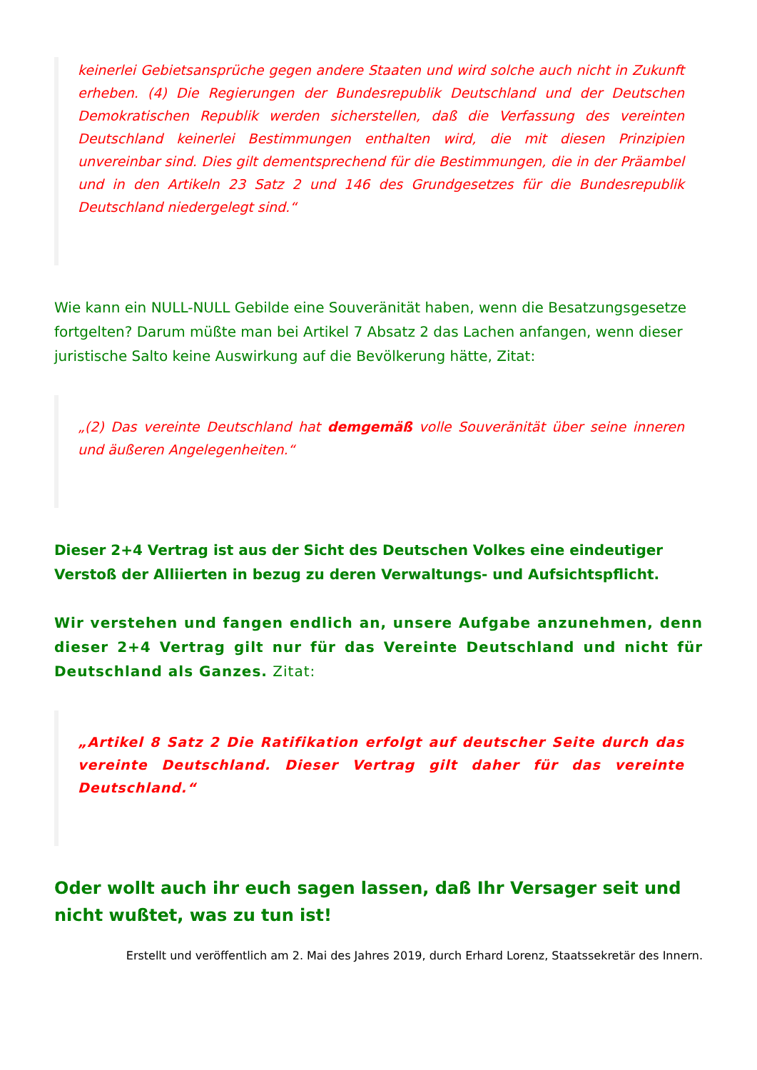keinerlei Gebietsansprüche gegen andere Staaten und wird solche auch nicht in Zukunft erheben. (4) Die Regierungen der Bundesrepublik Deutschland und der Deutschen Demokratischen Republik werden sicherstellen, daß die Verfassung des vereinten Deutschland keinerlei Bestimmungen enthalten wird, die mit diesen Prinzipien unvereinbar sind. Dies gilt dementsprechend für die Bestimmungen, die in der Präambel und in den Artikeln 23 Satz 2 und 146 des Grundgesetzes für die Bundesrepublik Deutschland niedergelegt sind.“
Wie kann ein NULL-NULL Gebilde eine Souveränität haben, wenn die Besatzungsgesetze fortgelten? Darum müßte man bei Artikel 7 Absatz 2 das Lachen anfangen, wenn dieser juristische Salto keine Auswirkung auf die Bevölkerung hätte, Zitat:
„(2) Das vereinte Deutschland hat demgemäß volle Souveränität über seine inneren und äußeren Angelegenheiten.“
Dieser 2+4 Vertrag ist aus der Sicht des Deutschen Volkes eine eindeutiger Verstoß der Alliierten in bezug zu deren Verwaltungs- und Aufsichtspflicht.
Wir verstehen und fangen endlich an, unsere Aufgabe anzunehmen, denn dieser 2+4 Vertrag gilt nur für das Vereinte Deutschland und nicht für Deutschland als Ganzes. Zitat:
„Artikel 8 Satz 2 Die Ratifikation erfolgt auf deutscher Seite durch das vereinte Deutschland. Dieser Vertrag gilt daher für das vereinte Deutschland.“
Oder wollt auch ihr euch sagen lassen, daß Ihr Versager seit und nicht wußtet, was zu tun ist!
Erstellt und veröffentlich am 2. Mai des Jahres 2019, durch Erhard Lorenz, Staatssekretär des Innern.